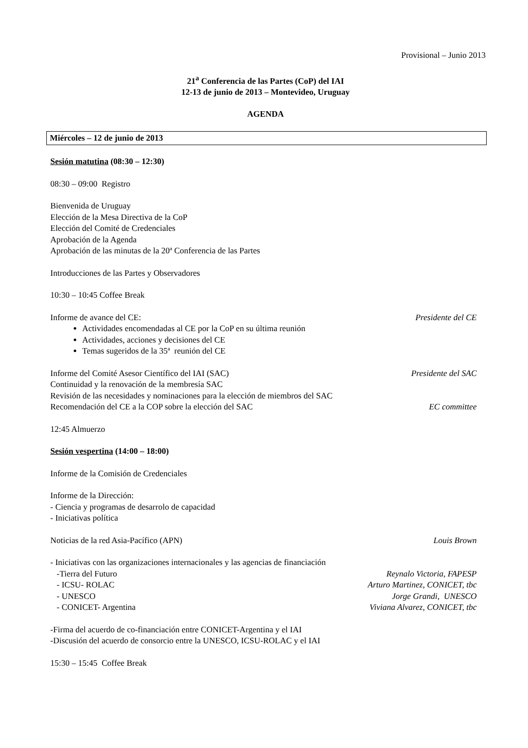Provisional – Junio 2013
21<sup>a</sup> Conferencia de las Partes (CoP) del IAI
12-13 de junio de 2013 – Montevideo, Uruguay
AGENDA
Miércoles – 12 de junio de 2013
Sesión matutina (08:30 – 12:30)
08:30 – 09:00 Registro
Bienvenida de Uruguay
Elección de la Mesa Directiva de la CoP
Elección del Comité de Credenciales
Aprobación de la Agenda
Aprobación de las minutas de la 20ª Conferencia de las Partes
Introducciones de las Partes y Observadores
10:30 – 10:45 Coffee Break
Informe de avance del CE: Presidente del CE
Actividades encomendadas al CE por la CoP en su última reunión
Actividades, acciones y decisiones del CE
Temas sugeridos de la 35ª reunión del CE
Informe del Comité Asesor Científico del IAI (SAC) Presidente del SAC
Continuidad y la renovación de la membresía SAC
Revisión de las necesidades y nominaciones para la elección de miembros del SAC
Recomendación del CE a la COP sobre la elección del SAC EC committee
12:45 Almuerzo
Sesión vespertina (14:00 – 18:00)
Informe de la Comisión de Credenciales
Informe de la Dirección:
- Ciencia y programas de desarrolo de capacidad
- Iniciativas política
Noticias de la red Asia-Pacífico (APN) Louis Brown
- Iniciativas con las organizaciones internacionales y las agencias de financiación
-Tierra del Futuro Reynalo Victoria, FAPESP
- ICSU- ROLAC Arturo Martinez, CONICET, tbc
- UNESCO Jorge Grandi, UNESCO
- CONICET- Argentina Viviana Alvarez, CONICET, tbc
-Firma del acuerdo de co-financiación entre CONICET-Argentina y el IAI
-Discusión del acuerdo de consorcio entre la UNESCO, ICSU-ROLAC y el IAI
15:30 – 15:45 Coffee Break